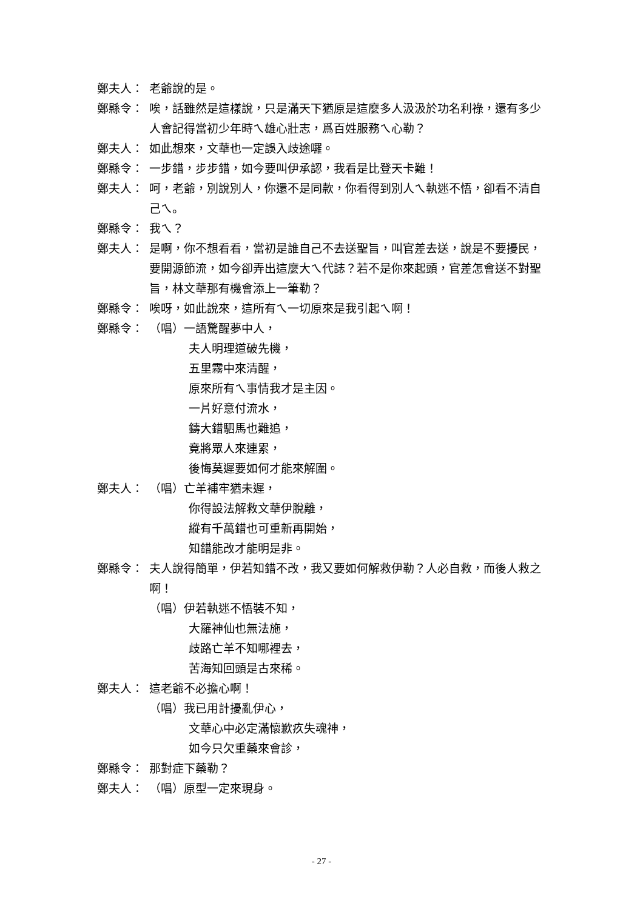鄭夫人： 老爺說的是。
鄭縣令： 唉，話雖然是這樣說，只是滿天下猶原是這麼多人汲汲於功名利祿，還有多少人會記得當初少年時ㄟ雄心壯志，爲百姓服務ㄟ心勒？
鄭夫人： 如此想來，文華也一定誤入歧途囉。
鄭縣令： 一步錯，步步錯，如今要叫伊承認，我看是比登天卡難！
鄭夫人： 呵，老爺，別說別人，你還不是同款，你看得到別人ㄟ執迷不悟，卻看不清自己ㄟ。
鄭縣令： 我ㄟ？
鄭夫人： 是啊，你不想看看，當初是誰自己不去送聖旨，叫官差去送，說是不要擾民，要開源節流，如今卻弄出這麼大ㄟ代誌？若不是你來起頭，官差怎會送不對聖旨，林文華那有機會添上一筆勒？
鄭縣令： 唉呀，如此說來，這所有ㄟ一切原來是我引起ㄟ啊！
鄭縣令： （唱）一語驚醒夢中人，
夫人明理道破先機，
五里霧中來清醒，
原來所有ㄟ事情我才是主因。
一片好意付流水，
鑄大錯駟馬也難追，
竟將眾人來連累，
後悔莫遲要如何才能來解圍。
鄭夫人： （唱）亡羊補牢猶未遲，
你得設法解救文華伊脫離，
縱有千萬錯也可重新再開始，
知錯能改才能明是非。
鄭縣令： 夫人說得簡單，伊若知錯不改，我又要如何解救伊勒？人必自救，而後人救之啊！
（唱）伊若執迷不悟裝不知，
大羅神仙也無法施，
歧路亡羊不知哪裡去，
苦海知回頭是古來稀。
鄭夫人： 這老爺不必擔心啊！
（唱）我已用計擾亂伊心，
文華心中必定滿懷歉疚失魂神，
如今只欠重藥來會診，
鄭縣令： 那對症下藥勒？
鄭夫人： （唱）原型一定來現身。
- 27 -